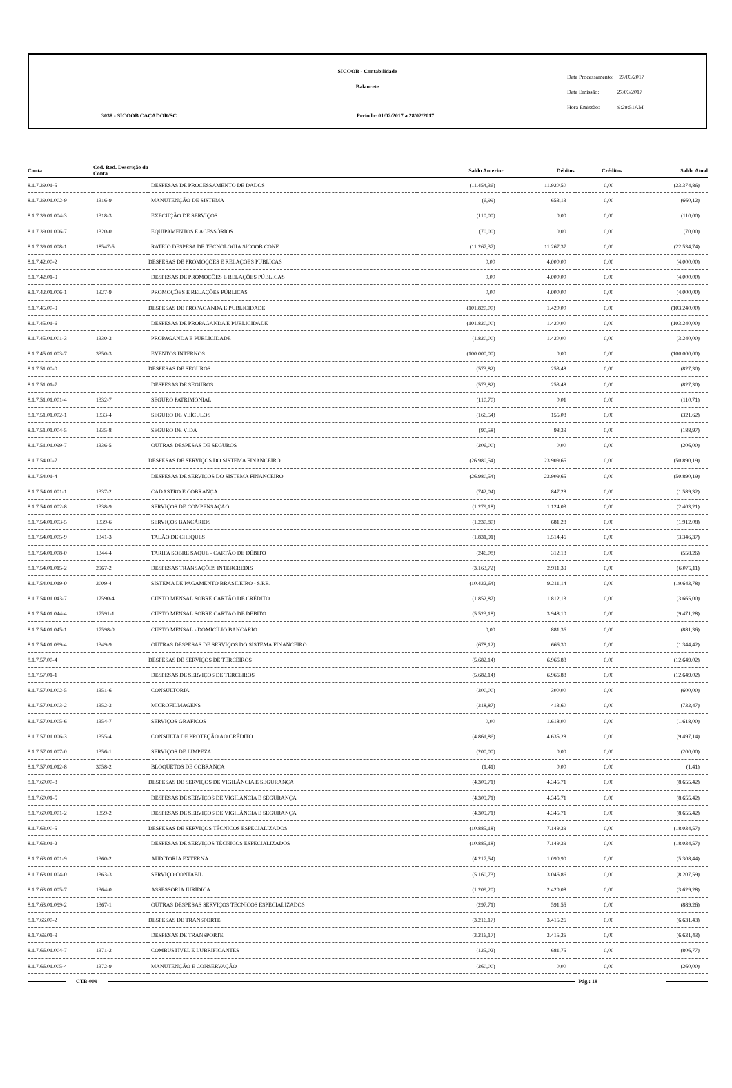SICOOB - Contabilidade
Balancete
3038 - SICOOB CAÇADOR/SC
Período: 01/02/2017 a 28/02/2017
Data Processamento: 27/03/2017
Data Emissão: 27/03/2017
Hora Emissão: 9:29:51AM
| Conta | Cod. Red. Descrição da Conta | | Saldo Anterior | Débitos | Créditos | Saldo Atual |
| --- | --- | --- | --- | --- | --- | --- |
| 8.1.7.39.01-5 | | DESPESAS DE PROCESSAMENTO DE DADOS | (11.454,36) | 11.920,50 | 0,00 | (23.374,86) |
| 8.1.7.39.01.002-9 | 1316-9 | MANUTENÇÃO DE SISTEMA | (6,99) | 653,13 | 0,00 | (660,12) |
| 8.1.7.39.01.004-3 | 1318-3 | EXECUÇÃO DE SERVIÇOS | (110,00) | 0,00 | 0,00 | (110,00) |
| 8.1.7.39.01.006-7 | 1320-0 | EQUIPAMENTOS E ACESSÓRIOS | (70,00) | 0,00 | 0,00 | (70,00) |
| 8.1.7.39.01.008-1 | 18547-5 | RATEIO DESPESA DE TECNOLOGIA SICOOB CONF. | (11.267,37) | 11.267,37 | 0,00 | (22.534,74) |
| 8.1.7.42.00-2 | | DESPESAS DE PROMOÇÕES E RELAÇÕES PÚBLICAS | 0,00 | 4.000,00 | 0,00 | (4.000,00) |
| 8.1.7.42.01-9 | | DESPESAS DE PROMOÇÕES E RELAÇÕES PÚBLICAS | 0,00 | 4.000,00 | 0,00 | (4.000,00) |
| 8.1.7.42.01.006-1 | 1327-9 | PROMOÇÕES E RELAÇÕES PÚBLICAS | 0,00 | 4.000,00 | 0,00 | (4.000,00) |
| 8.1.7.45.00-9 | | DESPESAS DE PROPAGANDA E PUBLICIDADE | (101.820,00) | 1.420,00 | 0,00 | (103.240,00) |
| 8.1.7.45.01-6 | | DESPESAS DE PROPAGANDA E PUBLICIDADE | (101.820,00) | 1.420,00 | 0,00 | (103.240,00) |
| 8.1.7.45.01.001-3 | 1330-3 | PROPAGANDA E PUBLICIDADE | (1.820,00) | 1.420,00 | 0,00 | (3.240,00) |
| 8.1.7.45.01.003-7 | 3350-3 | EVENTOS INTERNOS | (100.000,00) | 0,00 | 0,00 | (100.000,00) |
| 8.1.7.51.00-0 | | DESPESAS DE SEGUROS | (573,82) | 253,48 | 0,00 | (827,30) |
| 8.1.7.51.01-7 | | DESPESAS DE SEGUROS | (573,82) | 253,48 | 0,00 | (827,30) |
| 8.1.7.51.01.001-4 | 1332-7 | SEGURO PATRIMONIAL | (110,70) | 0,01 | 0,00 | (110,71) |
| 8.1.7.51.01.002-1 | 1333-4 | SEGURO DE VEÍCULOS | (166,54) | 155,08 | 0,00 | (321,62) |
| 8.1.7.51.01.004-5 | 1335-8 | SEGURO DE VIDA | (90,58) | 98,39 | 0,00 | (188,97) |
| 8.1.7.51.01.099-7 | 1336-5 | OUTRAS DESPESAS DE SEGUROS | (206,00) | 0,00 | 0,00 | (206,00) |
| 8.1.7.54.00-7 | | DESPESAS DE SERVIÇOS DO SISTEMA FINANCEIRO | (26.980,54) | 23.909,65 | 0,00 | (50.890,19) |
| 8.1.7.54.01-4 | | DESPESAS DE SERVIÇOS DO SISTEMA FINANCEIRO | (26.980,54) | 23.909,65 | 0,00 | (50.890,19) |
| 8.1.7.54.01.001-1 | 1337-2 | CADASTRO E COBRANÇA | (742,04) | 847,28 | 0,00 | (1.589,32) |
| 8.1.7.54.01.002-8 | 1338-9 | SERVIÇOS DE COMPENSAÇÃO | (1.279,18) | 1.124,03 | 0,00 | (2.403,21) |
| 8.1.7.54.01.003-5 | 1339-6 | SERVIÇOS BANCÁRIOS | (1.230,80) | 681,28 | 0,00 | (1.912,08) |
| 8.1.7.54.01.005-9 | 1341-3 | TALÃO DE CHEQUES | (1.831,91) | 1.514,46 | 0,00 | (3.346,37) |
| 8.1.7.54.01.008-0 | 1344-4 | TARIFA SOBRE SAQUE - CARTÃO DE DÉBITO | (246,08) | 312,18 | 0,00 | (558,26) |
| 8.1.7.54.01.015-2 | 2967-2 | DESPESAS TRANSAÇÕES INTERCREDIS | (3.163,72) | 2.911,39 | 0,00 | (6.075,11) |
| 8.1.7.54.01.019-0 | 3009-4 | SISTEMA DE PAGAMENTO BRASILEIRO - S.P.B. | (10.432,64) | 9.211,14 | 0,00 | (19.643,78) |
| 8.1.7.54.01.043-7 | 17590-4 | CUSTO MENSAL SOBRE CARTÃO DE CRÉDITO | (1.852,87) | 1.812,13 | 0,00 | (3.665,00) |
| 8.1.7.54.01.044-4 | 17591-1 | CUSTO MENSAL SOBRE CARTÃO DE DÉBITO | (5.523,18) | 3.948,10 | 0,00 | (9.471,28) |
| 8.1.7.54.01.045-1 | 17598-0 | CUSTO MENSAL - DOMICÍLIO BANCÁRIO | 0,00 | 881,36 | 0,00 | (881,36) |
| 8.1.7.54.01.099-4 | 1349-9 | OUTRAS DESPESAS DE SERVIÇOS DO SISTEMA FINANCEIRO | (678,12) | 666,30 | 0,00 | (1.344,42) |
| 8.1.7.57.00-4 | | DESPESAS DE SERVIÇOS DE TERCEIROS | (5.682,14) | 6.966,88 | 0,00 | (12.649,02) |
| 8.1.7.57.01-1 | | DESPESAS DE SERVIÇOS DE TERCEIROS | (5.682,14) | 6.966,88 | 0,00 | (12.649,02) |
| 8.1.7.57.01.002-5 | 1351-6 | CONSULTORIA | (300,00) | 300,00 | 0,00 | (600,00) |
| 8.1.7.57.01.003-2 | 1352-3 | MICROFILMAGENS | (318,87) | 413,60 | 0,00 | (732,47) |
| 8.1.7.57.01.005-6 | 1354-7 | SERVIÇOS GRAFICOS | 0,00 | 1.618,00 | 0,00 | (1.618,00) |
| 8.1.7.57.01.006-3 | 1355-4 | CONSULTA DE PROTEÇÃO AO CRÉDITO | (4.861,86) | 4.635,28 | 0,00 | (9.497,14) |
| 8.1.7.57.01.007-0 | 1356-1 | SERVIÇOS DE LIMPEZA | (200,00) | 0,00 | 0,00 | (200,00) |
| 8.1.7.57.01.012-8 | 3058-2 | BLOQUETOS DE COBRANÇA | (1,41) | 0,00 | 0,00 | (1,41) |
| 8.1.7.60.00-8 | | DESPESAS DE SERVIÇOS DE VIGILÂNCIA E SEGURANÇA | (4.309,71) | 4.345,71 | 0,00 | (8.655,42) |
| 8.1.7.60.01-5 | | DESPESAS DE SERVIÇOS DE VIGILÂNCIA E SEGURANÇA | (4.309,71) | 4.345,71 | 0,00 | (8.655,42) |
| 8.1.7.60.01.001-2 | 1359-2 | DESPESAS DE SERVIÇOS DE VIGILÂNCIA E SEGURANÇA | (4.309,71) | 4.345,71 | 0,00 | (8.655,42) |
| 8.1.7.63.00-5 | | DESPESAS DE SERVIÇOS TÉCNICOS ESPECIALIZADOS | (10.885,18) | 7.149,39 | 0,00 | (18.034,57) |
| 8.1.7.63.01-2 | | DESPESAS DE SERVIÇOS TÉCNICOS ESPECIALIZADOS | (10.885,18) | 7.149,39 | 0,00 | (18.034,57) |
| 8.1.7.63.01.001-9 | 1360-2 | AUDITORIA EXTERNA | (4.217,54) | 1.090,90 | 0,00 | (5.308,44) |
| 8.1.7.63.01.004-0 | 1363-3 | SERVIÇO CONTABIL | (5.160,73) | 3.046,86 | 0,00 | (8.207,59) |
| 8.1.7.63.01.005-7 | 1364-0 | ASSESSORIA JURÍDICA | (1.209,20) | 2.420,08 | 0,00 | (3.629,28) |
| 8.1.7.63.01.099-2 | 1367-1 | OUTRAS DESPESAS SERVIÇOS TÉCNICOS ESPECIALIZADOS | (297,71) | 591,55 | 0,00 | (889,26) |
| 8.1.7.66.00-2 | | DESPESAS DE TRANSPORTE | (3.216,17) | 3.415,26 | 0,00 | (6.631,43) |
| 8.1.7.66.01-9 | | DESPESAS DE TRANSPORTE | (3.216,17) | 3.415,26 | 0,00 | (6.631,43) |
| 8.1.7.66.01.004-7 | 1371-2 | COMBUSTÍVEL E LUBRIFICANTES | (125,02) | 681,75 | 0,00 | (806,77) |
| 8.1.7.66.01.005-4 | 1372-9 | MANUTENÇÃO E CONSERVAÇÃO | (260,00) | 0,00 | 0,00 | (260,00) |
CTB-009 Pág.: 18